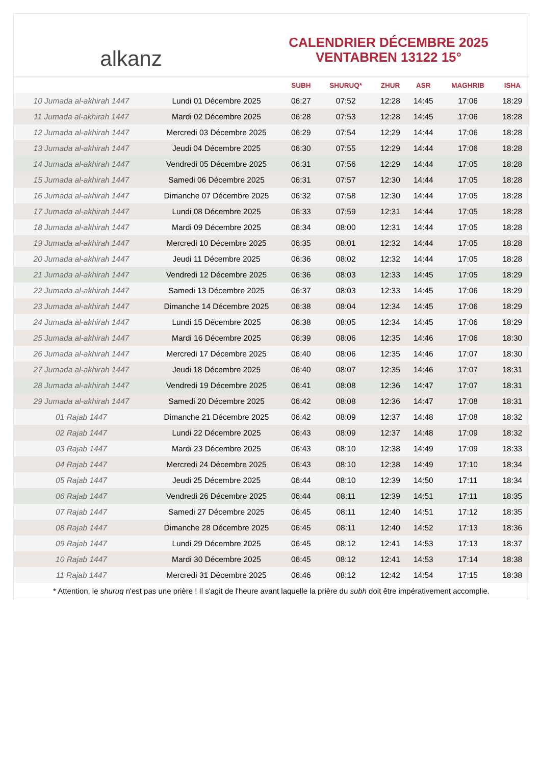alkanz
CALENDRIER DÉCEMBRE 2025
VENTABREN 13122 15°
| | | SUBH | SHURUQ* | ZHUR | ASR | MAGHRIB | ISHA |
| --- | --- | --- | --- | --- | --- | --- | --- |
| 10 Jumada al-akhirah 1447 | Lundi 01 Décembre 2025 | 06:27 | 07:52 | 12:28 | 14:45 | 17:06 | 18:29 |
| 11 Jumada al-akhirah 1447 | Mardi 02 Décembre 2025 | 06:28 | 07:53 | 12:28 | 14:45 | 17:06 | 18:28 |
| 12 Jumada al-akhirah 1447 | Mercredi 03 Décembre 2025 | 06:29 | 07:54 | 12:29 | 14:44 | 17:06 | 18:28 |
| 13 Jumada al-akhirah 1447 | Jeudi 04 Décembre 2025 | 06:30 | 07:55 | 12:29 | 14:44 | 17:06 | 18:28 |
| 14 Jumada al-akhirah 1447 | Vendredi 05 Décembre 2025 | 06:31 | 07:56 | 12:29 | 14:44 | 17:05 | 18:28 |
| 15 Jumada al-akhirah 1447 | Samedi 06 Décembre 2025 | 06:31 | 07:57 | 12:30 | 14:44 | 17:05 | 18:28 |
| 16 Jumada al-akhirah 1447 | Dimanche 07 Décembre 2025 | 06:32 | 07:58 | 12:30 | 14:44 | 17:05 | 18:28 |
| 17 Jumada al-akhirah 1447 | Lundi 08 Décembre 2025 | 06:33 | 07:59 | 12:31 | 14:44 | 17:05 | 18:28 |
| 18 Jumada al-akhirah 1447 | Mardi 09 Décembre 2025 | 06:34 | 08:00 | 12:31 | 14:44 | 17:05 | 18:28 |
| 19 Jumada al-akhirah 1447 | Mercredi 10 Décembre 2025 | 06:35 | 08:01 | 12:32 | 14:44 | 17:05 | 18:28 |
| 20 Jumada al-akhirah 1447 | Jeudi 11 Décembre 2025 | 06:36 | 08:02 | 12:32 | 14:44 | 17:05 | 18:28 |
| 21 Jumada al-akhirah 1447 | Vendredi 12 Décembre 2025 | 06:36 | 08:03 | 12:33 | 14:45 | 17:05 | 18:29 |
| 22 Jumada al-akhirah 1447 | Samedi 13 Décembre 2025 | 06:37 | 08:03 | 12:33 | 14:45 | 17:06 | 18:29 |
| 23 Jumada al-akhirah 1447 | Dimanche 14 Décembre 2025 | 06:38 | 08:04 | 12:34 | 14:45 | 17:06 | 18:29 |
| 24 Jumada al-akhirah 1447 | Lundi 15 Décembre 2025 | 06:38 | 08:05 | 12:34 | 14:45 | 17:06 | 18:29 |
| 25 Jumada al-akhirah 1447 | Mardi 16 Décembre 2025 | 06:39 | 08:06 | 12:35 | 14:46 | 17:06 | 18:30 |
| 26 Jumada al-akhirah 1447 | Mercredi 17 Décembre 2025 | 06:40 | 08:06 | 12:35 | 14:46 | 17:07 | 18:30 |
| 27 Jumada al-akhirah 1447 | Jeudi 18 Décembre 2025 | 06:40 | 08:07 | 12:35 | 14:46 | 17:07 | 18:31 |
| 28 Jumada al-akhirah 1447 | Vendredi 19 Décembre 2025 | 06:41 | 08:08 | 12:36 | 14:47 | 17:07 | 18:31 |
| 29 Jumada al-akhirah 1447 | Samedi 20 Décembre 2025 | 06:42 | 08:08 | 12:36 | 14:47 | 17:08 | 18:31 |
| 01 Rajab 1447 | Dimanche 21 Décembre 2025 | 06:42 | 08:09 | 12:37 | 14:48 | 17:08 | 18:32 |
| 02 Rajab 1447 | Lundi 22 Décembre 2025 | 06:43 | 08:09 | 12:37 | 14:48 | 17:09 | 18:32 |
| 03 Rajab 1447 | Mardi 23 Décembre 2025 | 06:43 | 08:10 | 12:38 | 14:49 | 17:09 | 18:33 |
| 04 Rajab 1447 | Mercredi 24 Décembre 2025 | 06:43 | 08:10 | 12:38 | 14:49 | 17:10 | 18:34 |
| 05 Rajab 1447 | Jeudi 25 Décembre 2025 | 06:44 | 08:10 | 12:39 | 14:50 | 17:11 | 18:34 |
| 06 Rajab 1447 | Vendredi 26 Décembre 2025 | 06:44 | 08:11 | 12:39 | 14:51 | 17:11 | 18:35 |
| 07 Rajab 1447 | Samedi 27 Décembre 2025 | 06:45 | 08:11 | 12:40 | 14:51 | 17:12 | 18:35 |
| 08 Rajab 1447 | Dimanche 28 Décembre 2025 | 06:45 | 08:11 | 12:40 | 14:52 | 17:13 | 18:36 |
| 09 Rajab 1447 | Lundi 29 Décembre 2025 | 06:45 | 08:12 | 12:41 | 14:53 | 17:13 | 18:37 |
| 10 Rajab 1447 | Mardi 30 Décembre 2025 | 06:45 | 08:12 | 12:41 | 14:53 | 17:14 | 18:38 |
| 11 Rajab 1447 | Mercredi 31 Décembre 2025 | 06:46 | 08:12 | 12:42 | 14:54 | 17:15 | 18:38 |
* Attention, le shuruq n'est pas une prière ! Il s'agit de l'heure avant laquelle la prière du subh doit être impérativement accomplie.